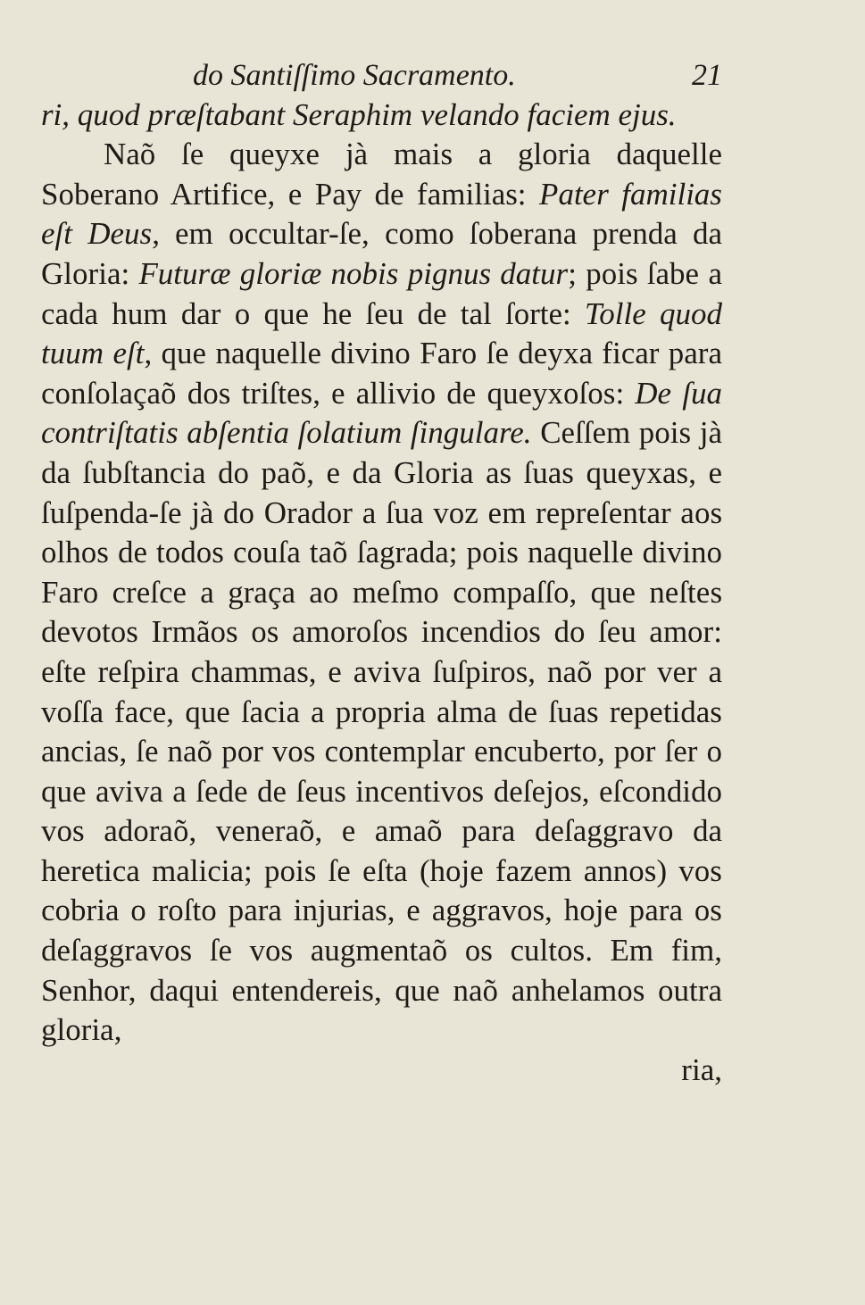do Santiſſimo Sacramento. 21
ri, quod præſtabant Seraphim velando faciem ejus.
Naõ ſe queyxe jà mais a gloria daquelle Soberano Artifice, e Pay de familias: Pater familias eſt Deus, em occultar-ſe, como ſoberana prenda da Gloria: Futuræ gloriæ nobis pignus datur; pois ſabe a cada hum dar o que he ſeu de tal ſorte: Tolle quod tuum eſt, que naquelle divino Faro ſe deyxa ficar para conſolaçaõ dos triſtes, e allivio de queyxoſos: De ſua contriſtatis abſentia ſolatium ſingulare. Ceſſem pois jà da ſubſtancia do paõ, e da Gloria as ſuas queyxas, e ſuſpenda-ſe jà do Orador a ſua voz em repreſentar aos olhos de todos couſa taõ ſagrada; pois naquelle divino Faro creſce a graça ao meſmo compaſſo, que neſtes devotos Irmãos os amoroſos incendios do ſeu amor: eſte reſpira chammas, e aviva ſuſpiros, naõ por ver a voſſa face, que ſacia a propria alma de ſuas repetidas ancias, ſe naõ por vos contemplar encuberto, por ſer o que aviva a ſede de ſeus incentivos deſejos, eſcondido vos adoraõ, veneraõ, e amaõ para deſaggravo da heretica malicia; pois ſe eſta (hoje fazem annos) vos cobria o roſto para injurias, e aggravos, hoje para os deſaggravos ſe vos augmentaõ os cultos. Em fim, Senhor, daqui entendereis, que naõ anhelamos outra gloria,
ria,